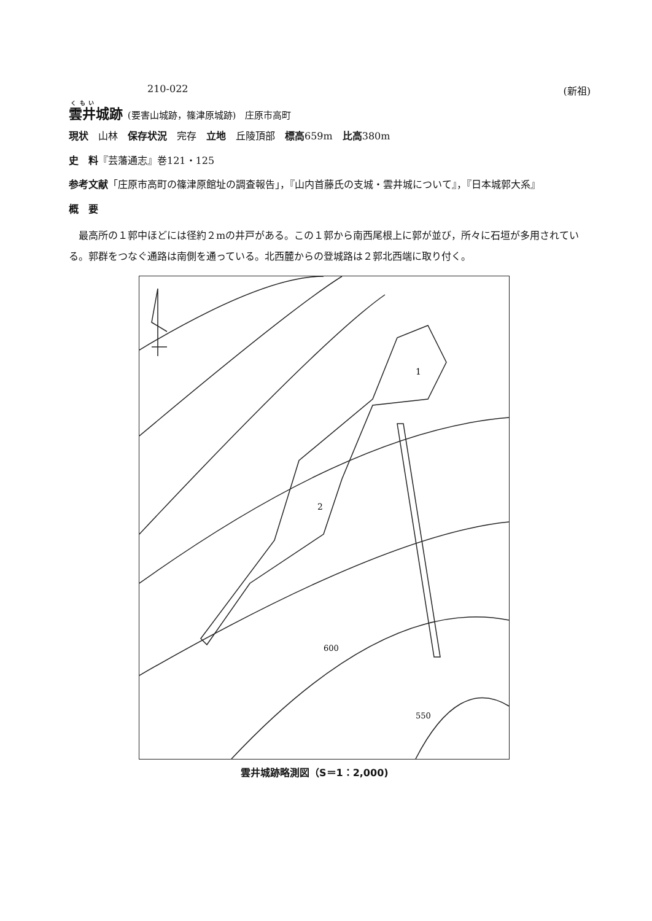210-022 (新祖)
雲井城跡 (要害山城跡，篠津原城跡)　庄原市高町
現状　山林　保存状況　完存　立地　丘陵頂部　標高659m　比高380m
史　料『芸藩通志』巻121・125
参考文献「庄原市高町の篠津原館址の調査報告」，『山内首藤氏の支城・雲井城について』，『日本城郭大系』
概　要
最高所の１郭中ほどには径約２mの井戸がある。この１郭から南西尾根上に郭が並び，所々に石垣が多用されている。郭群をつなぐ通路は南側を通っている。北西麓からの登城路は２郭北西端に取り付く。
1
2
600
550
雲井城跡略測図（S＝1：2,000)